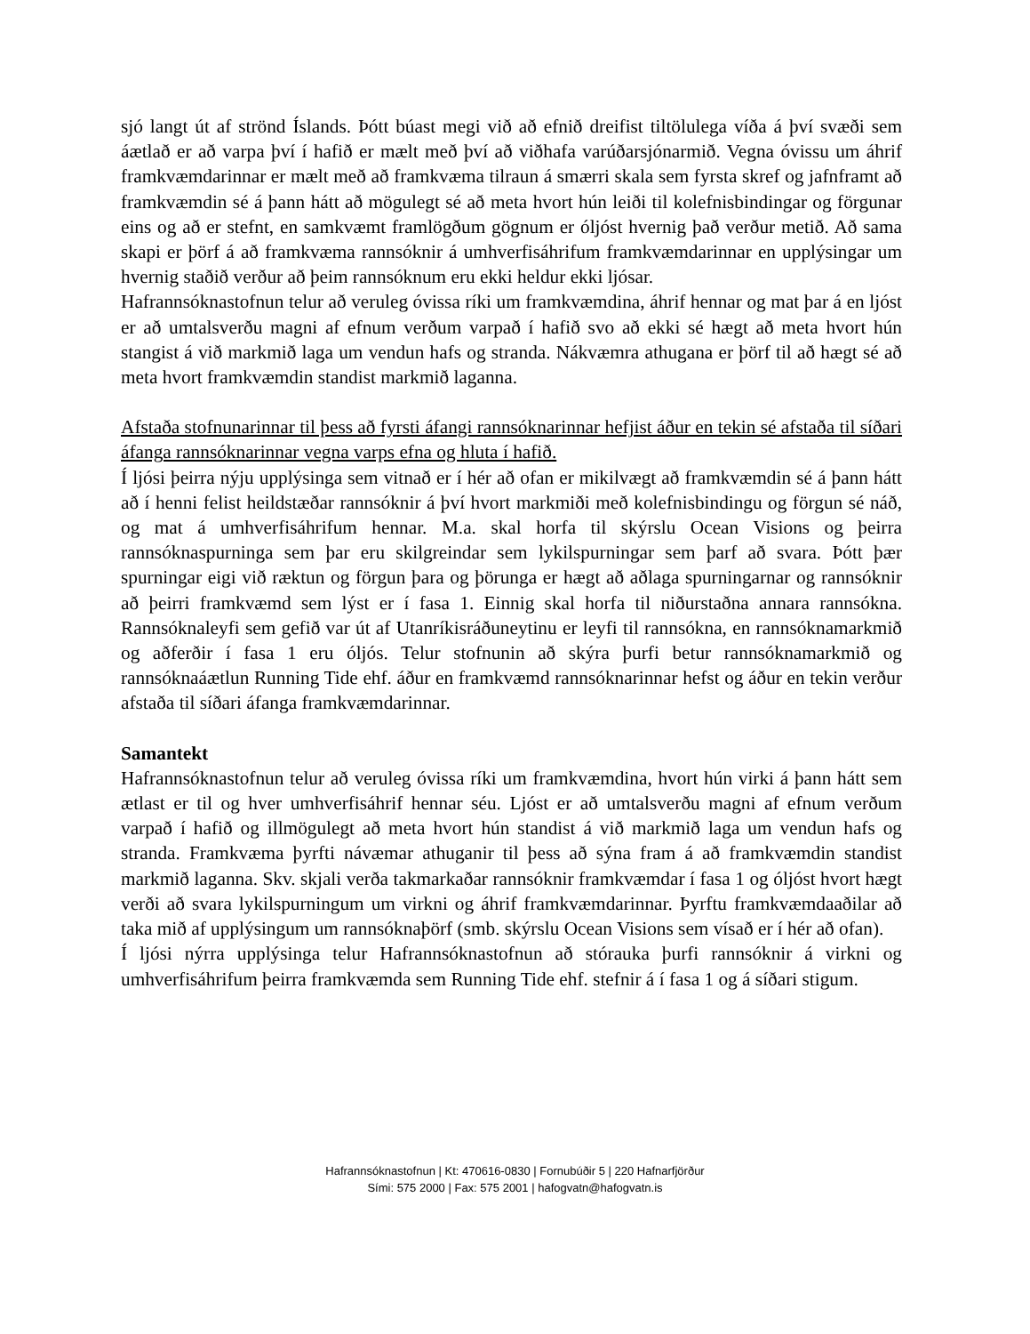sjó langt út af strönd Íslands. Þótt búast megi við að efnið dreifist tiltölulega víða á því svæði sem áætlað er að varpa því í hafið er mælt með því að viðhafa varúðarsjónarmið. Vegna óvissu um áhrif framkvæmdarinnar er mælt með að framkvæma tilraun á smærri skala sem fyrsta skref og jafnframt að framkvæmdin sé á þann hátt að mögulegt sé að meta hvort hún leiði til kolefnisbindingar og förgunar eins og að er stefnt, en samkvæmt framlögðum gögnum er óljóst hvernig það verður metið. Að sama skapi er þörf á að framkvæma rannsóknir á umhverfisáhrifum framkvæmdarinnar en upplýsingar um hvernig staðið verður að þeim rannsóknum eru ekki heldur ekki ljósar.
Hafrannsóknastofnun telur að veruleg óvissa ríki um framkvæmdina, áhrif hennar og mat þar á en ljóst er að umtalsverðu magni af efnum verðum varpað í hafið svo að ekki sé hægt að meta hvort hún stangist á við markmið laga um vendun hafs og stranda. Nákvæmra athugana er þörf til að hægt sé að meta hvort framkvæmdin standist markmið laganna.
Afstaða stofnunarinnar til þess að fyrsti áfangi rannsóknarinnar hefjist áður en tekin sé afstaða til síðari áfanga rannsóknarinnar vegna varps efna og hluta í hafið.
Í ljósi þeirra nýju upplýsinga sem vitnað er í hér að ofan er mikilvægt að framkvæmdin sé á þann hátt að í henni felist heildstæðar rannsóknir á því hvort markmiði með kolefnisbindingu og förgun sé náð, og mat á umhverfisáhrifum hennar. M.a. skal horfa til skýrslu Ocean Visions og þeirra rannsóknaspurninga sem þar eru skilgreindar sem lykilspurningar sem þarf að svara. Þótt þær spurningar eigi við ræktun og förgun þara og þörunga er hægt að aðlaga spurningarnar og rannsóknir að þeirri framkvæmd sem lýst er í fasa 1. Einnig skal horfa til niðurstaðna annara rannsókna. Rannsóknaleyfi sem gefið var út af Utanríkisráðuneytinu er leyfi til rannsókna, en rannsóknamarkmið og aðferðir í fasa 1 eru óljós. Telur stofnunin að skýra þurfi betur rannsóknamarkmið og rannsóknaáætlun Running Tide ehf. áður en framkvæmd rannsóknarinnar hefst og áður en tekin verður afstaða til síðari áfanga framkvæmdarinnar.
Samantekt
Hafrannsóknastofnun telur að veruleg óvissa ríki um framkvæmdina, hvort hún virki á þann hátt sem ætlast er til og hver umhverfisáhrif hennar séu. Ljóst er að umtalsverðu magni af efnum verðum varpað í hafið og illmögulegt að meta hvort hún standist á við markmið laga um vendun hafs og stranda. Framkvæma þyrfti návæmar athuganir til þess að sýna fram á að framkvæmdin standist markmið laganna. Skv. skjali verða takmarkaðar rannsóknir framkvæmdar í fasa 1 og óljóst hvort hægt verði að svara lykilspurningum um virkni og áhrif framkvæmdarinnar. Þyrftu framkvæmdaaðilar að taka mið af upplýsingum um rannsóknaþörf (smb. skýrslu Ocean Visions sem vísað er í hér að ofan).
Í ljósi nýrra upplýsinga telur Hafrannsóknastofnun að stórauka þurfi rannsóknir á virkni og umhverfisáhrifum þeirra framkvæmda sem Running Tide ehf. stefnir á í fasa 1 og á síðari stigum.
Hafrannsóknastofnun | Kt: 470616-0830 | Fornubúðir 5 | 220 Hafnarfjörður
Sími: 575 2000 | Fax: 575 2001 | hafogvatn@hafogvatn.is